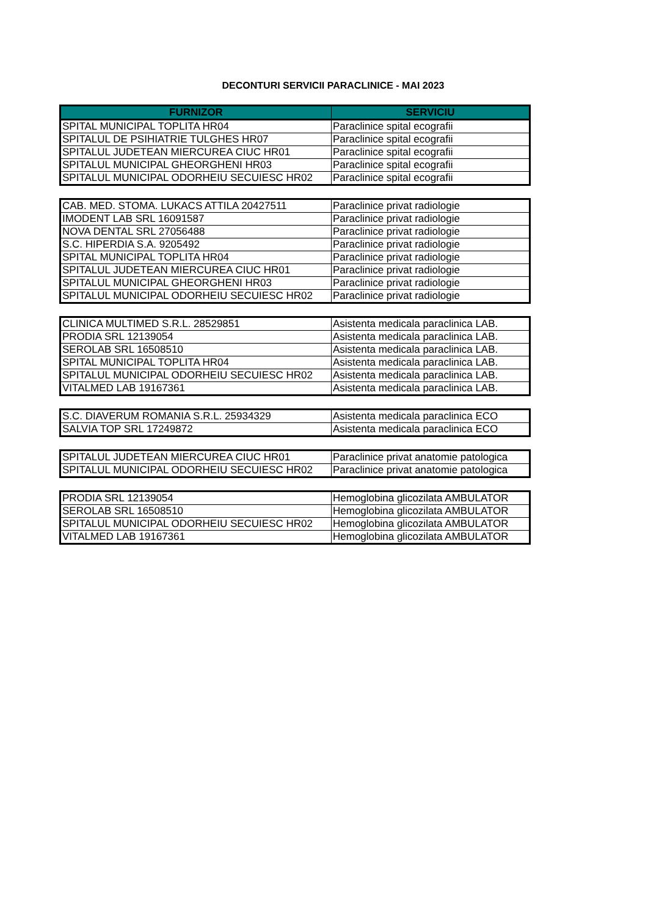DECONTURI SERVICII PARACLINICE - MAI 2023
| FURNIZOR | SERVICIU |
| --- | --- |
| SPITAL MUNICIPAL TOPLITA HR04 | Paraclinice spital ecografii |
| SPITALUL DE PSIHIATRIE TULGHES HR07 | Paraclinice spital ecografii |
| SPITALUL JUDETEAN MIERCUREA CIUC HR01 | Paraclinice spital ecografii |
| SPITALUL MUNICIPAL GHEORGHENI HR03 | Paraclinice spital ecografii |
| SPITALUL MUNICIPAL ODORHEIU SECUIESC HR02 | Paraclinice spital ecografii |
| CAB. MED. STOMA. LUKACS ATTILA 20427511 | Paraclinice privat radiologie |
| IMODENT LAB SRL 16091587 | Paraclinice privat radiologie |
| NOVA DENTAL SRL 27056488 | Paraclinice privat radiologie |
| S.C. HIPERDIA S.A. 9205492 | Paraclinice privat radiologie |
| SPITAL MUNICIPAL TOPLITA HR04 | Paraclinice privat radiologie |
| SPITALUL JUDETEAN MIERCUREA CIUC HR01 | Paraclinice privat radiologie |
| SPITALUL MUNICIPAL GHEORGHENI HR03 | Paraclinice privat radiologie |
| SPITALUL MUNICIPAL ODORHEIU SECUIESC HR02 | Paraclinice privat radiologie |
| CLINICA MULTIMED S.R.L. 28529851 | Asistenta medicala paraclinica LAB. |
| PRODIA SRL 12139054 | Asistenta medicala paraclinica LAB. |
| SEROLAB SRL 16508510 | Asistenta medicala paraclinica LAB. |
| SPITAL MUNICIPAL TOPLITA HR04 | Asistenta medicala paraclinica LAB. |
| SPITALUL MUNICIPAL ODORHEIU SECUIESC HR02 | Asistenta medicala paraclinica LAB. |
| VITALMED LAB 19167361 | Asistenta medicala paraclinica LAB. |
| S.C. DIAVERUM ROMANIA S.R.L. 25934329 | Asistenta medicala paraclinica ECO |
| SALVIA TOP SRL 17249872 | Asistenta medicala paraclinica ECO |
| SPITALUL JUDETEAN MIERCUREA CIUC HR01 | Paraclinice privat anatomie patologica |
| SPITALUL MUNICIPAL ODORHEIU SECUIESC HR02 | Paraclinice privat anatomie patologica |
| PRODIA SRL 12139054 | Hemoglobina glicozilata AMBULATOR |
| SEROLAB SRL 16508510 | Hemoglobina glicozilata AMBULATOR |
| SPITALUL MUNICIPAL ODORHEIU SECUIESC HR02 | Hemoglobina glicozilata AMBULATOR |
| VITALMED LAB 19167361 | Hemoglobina glicozilata AMBULATOR |